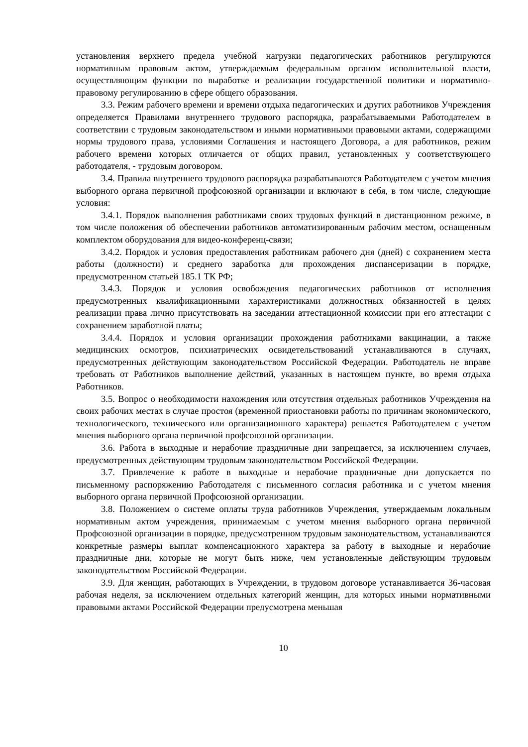установления верхнего предела учебной нагрузки педагогических работников регулируются нормативным правовым актом, утверждаемым федеральным органом исполнительной власти, осуществляющим функции по выработке и реализации государственной политики и нормативно-правовому регулированию в сфере общего образования.
3.3. Режим рабочего времени и времени отдыха педагогических и других работников Учреждения определяется Правилами внутреннего трудового распорядка, разрабатываемыми Работодателем в соответствии с трудовым законодательством и иными нормативными правовыми актами, содержащими нормы трудового права, условиями Соглашения и настоящего Договора, а для работников, режим рабочего времени которых отличается от общих правил, установленных у соответствующего работодателя, - трудовым договором.
3.4. Правила внутреннего трудового распорядка разрабатываются Работодателем с учетом мнения выборного органа первичной профсоюзной организации и включают в себя, в том числе, следующие условия:
3.4.1. Порядок выполнения работниками своих трудовых функций в дистанционном режиме, в том числе положения об обеспечении работников автоматизированным рабочим местом, оснащенным комплектом оборудования для видео-конференц-связи;
3.4.2. Порядок и условия предоставления работникам рабочего дня (дней) с сохранением места работы (должности) и среднего заработка для прохождения диспансеризации в порядке, предусмотренном статьей 185.1 ТК РФ;
3.4.3. Порядок и условия освобождения педагогических работников от исполнения предусмотренных квалификационными характеристиками должностных обязанностей в целях реализации права лично присутствовать на заседании аттестационной комиссии при его аттестации с сохранением заработной платы;
3.4.4. Порядок и условия организации прохождения работниками вакцинации, а также медицинских осмотров, психиатрических освидетельствований устанавливаются в случаях, предусмотренных действующим законодательством Российской Федерации. Работодатель не вправе требовать от Работников выполнение действий, указанных в настоящем пункте, во время отдыха Работников.
3.5. Вопрос о необходимости нахождения или отсутствия отдельных работников Учреждения на своих рабочих местах в случае простоя (временной приостановки работы по причинам экономического, технологического, технического или организационного характера) решается Работодателем с учетом мнения выборного органа первичной профсоюзной организации.
3.6. Работа в выходные и нерабочие праздничные дни запрещается, за исключением случаев, предусмотренных действующим трудовым законодательством Российской Федерации.
3.7. Привлечение к работе в выходные и нерабочие праздничные дни допускается по письменному распоряжению Работодателя с письменного согласия работника и с учетом мнения выборного органа первичной Профсоюзной организации.
3.8. Положением о системе оплаты труда работников Учреждения, утверждаемым локальным нормативным актом учреждения, принимаемым с учетом мнения выборного органа первичной Профсоюзной организации в порядке, предусмотренном трудовым законодательством, устанавливаются конкретные размеры выплат компенсационного характера за работу в выходные и нерабочие праздничные дни, которые не могут быть ниже, чем установленные действующим трудовым законодательством Российской Федерации.
3.9. Для женщин, работающих в Учреждении, в трудовом договоре устанавливается 36-часовая рабочая неделя, за исключением отдельных категорий женщин, для которых иными нормативными правовыми актами Российской Федерации предусмотрена меньшая
10